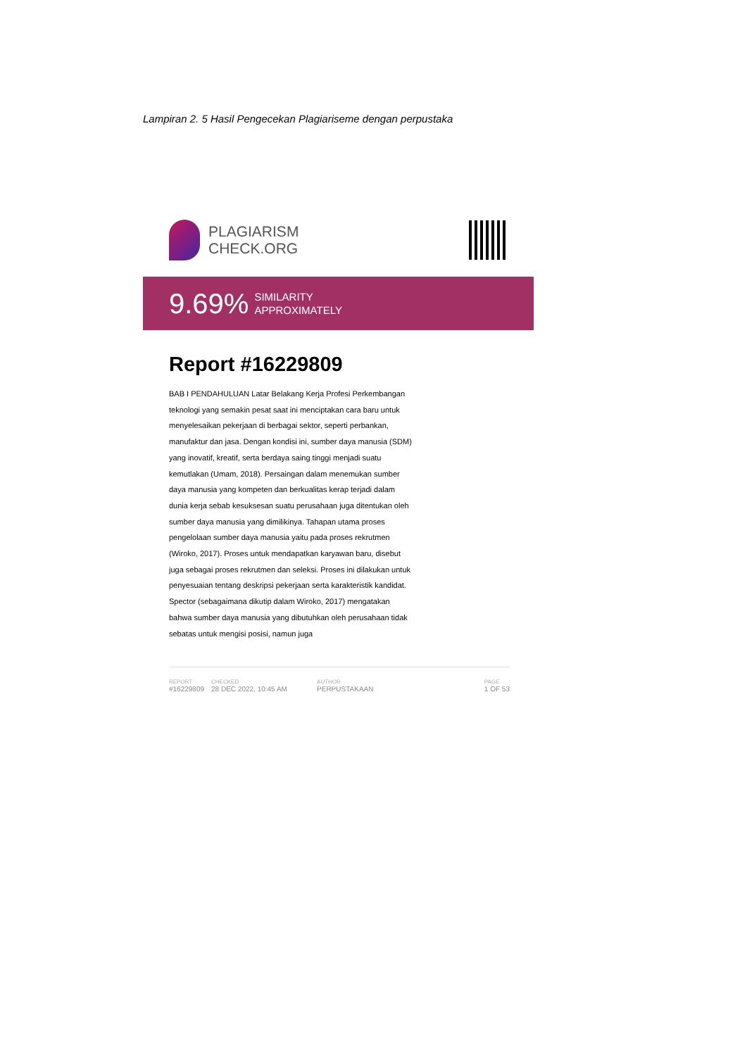Lampiran 2. 5 Hasil Pengecekan Plagiariseme dengan perpustaka
PLAGIARISM
CHECK.ORG
9.69% SIMILARITY
APPROXIMATELY
Report #16229809
BAB I PENDAHULUAN Latar Belakang Kerja Profesi Perkembangan teknologi yang semakin pesat saat ini menciptakan cara baru untuk menyelesaikan pekerjaan di berbagai sektor, seperti perbankan, manufaktur dan jasa. Dengan kondisi ini, sumber daya manusia (SDM) yang inovatif, kreatif, serta berdaya saing tinggi menjadi suatu kemutlakan (Umam, 2018). Persaingan dalam menemukan sumber daya manusia yang kompeten dan berkualitas kerap terjadi dalam dunia kerja sebab kesuksesan suatu perusahaan juga ditentukan oleh sumber daya manusia yang dimilikinya. Tahapan utama proses pengelolaan sumber daya manusia yaitu pada proses rekrutmen (Wiroko, 2017). Proses untuk mendapatkan karyawan baru, disebut juga sebagai proses rekrutmen dan seleksi. Proses ini dilakukan untuk penyesuaian tentang deskripsi pekerjaan serta karakteristik kandidat. Spector (sebagaimana dikutip dalam Wiroko, 2017) mengatakan bahwa sumber daya manusia yang dibutuhkan oleh perusahaan tidak sebatas untuk mengisi posisi, namun juga
REPORT
#16229809
CHECKED
28 DEC 2022, 10:45 AM
AUTHOR
PERPUSTAKAAN
PAGE
1 OF 53